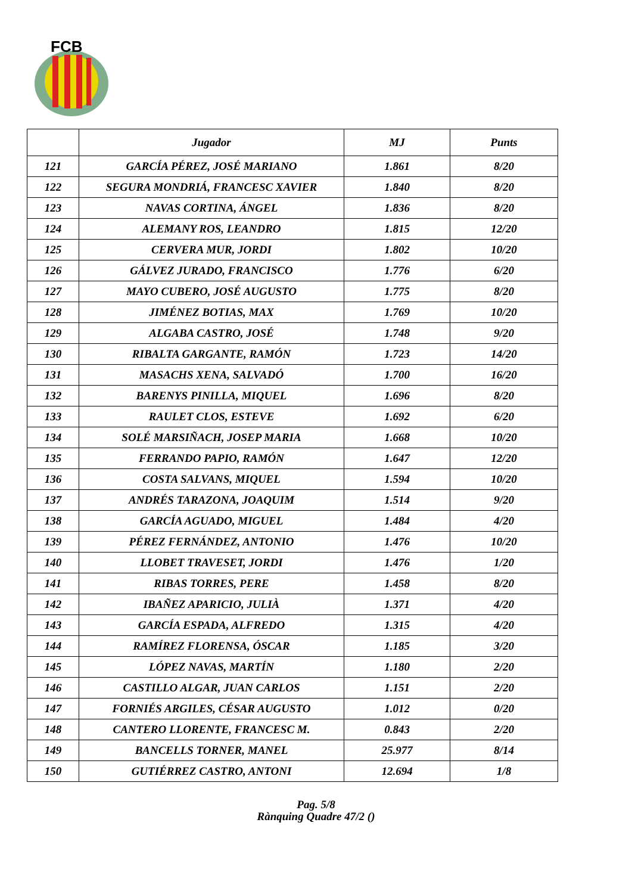FCB
| | Jugador | MJ | Punts |
| --- | --- | --- | --- |
| 121 | GARCÍA PÉREZ, JOSÉ MARIANO | 1.861 | 8/20 |
| 122 | SEGURA MONDRIÁ, FRANCESC XAVIER | 1.840 | 8/20 |
| 123 | NAVAS CORTINA, ÁNGEL | 1.836 | 8/20 |
| 124 | ALEMANY ROS, LEANDRO | 1.815 | 12/20 |
| 125 | CERVERA MUR, JORDI | 1.802 | 10/20 |
| 126 | GÁLVEZ JURADO, FRANCISCO | 1.776 | 6/20 |
| 127 | MAYO CUBERO, JOSÉ AUGUSTO | 1.775 | 8/20 |
| 128 | JIMÉNEZ BOTIAS, MAX | 1.769 | 10/20 |
| 129 | ALGABA CASTRO, JOSÉ | 1.748 | 9/20 |
| 130 | RIBALTA GARGANTE, RAMÓN | 1.723 | 14/20 |
| 131 | MASACHS XENA, SALVADÓ | 1.700 | 16/20 |
| 132 | BARENYS PINILLA, MIQUEL | 1.696 | 8/20 |
| 133 | RAULET CLOS, ESTEVE | 1.692 | 6/20 |
| 134 | SOLÉ MARSIÑACH, JOSEP MARIA | 1.668 | 10/20 |
| 135 | FERRANDO PAPIO, RAMÓN | 1.647 | 12/20 |
| 136 | COSTA SALVANS, MIQUEL | 1.594 | 10/20 |
| 137 | ANDRÉS TARAZONA, JOAQUIM | 1.514 | 9/20 |
| 138 | GARCÍA AGUADO, MIGUEL | 1.484 | 4/20 |
| 139 | PÉREZ FERNÁNDEZ, ANTONIO | 1.476 | 10/20 |
| 140 | LLOBET TRAVESET, JORDI | 1.476 | 1/20 |
| 141 | RIBAS TORRES, PERE | 1.458 | 8/20 |
| 142 | IBAÑEZ APARICIO, JULIÀ | 1.371 | 4/20 |
| 143 | GARCÍA ESPADA, ALFREDO | 1.315 | 4/20 |
| 144 | RAMÍREZ FLORENSA, ÓSCAR | 1.185 | 3/20 |
| 145 | LÓPEZ NAVAS, MARTÍN | 1.180 | 2/20 |
| 146 | CASTILLO ALGAR, JUAN CARLOS | 1.151 | 2/20 |
| 147 | FORNIÉS ARGILES, CÉSAR AUGUSTO | 1.012 | 0/20 |
| 148 | CANTERO LLORENTE, FRANCESC M. | 0.843 | 2/20 |
| 149 | BANCELLS TORNER, MANEL | 25.977 | 8/14 |
| 150 | GUTIÉRREZ CASTRO, ANTONI | 12.694 | 1/8 |
Pag. 5/8
Rànquing Quadre 47/2 ()